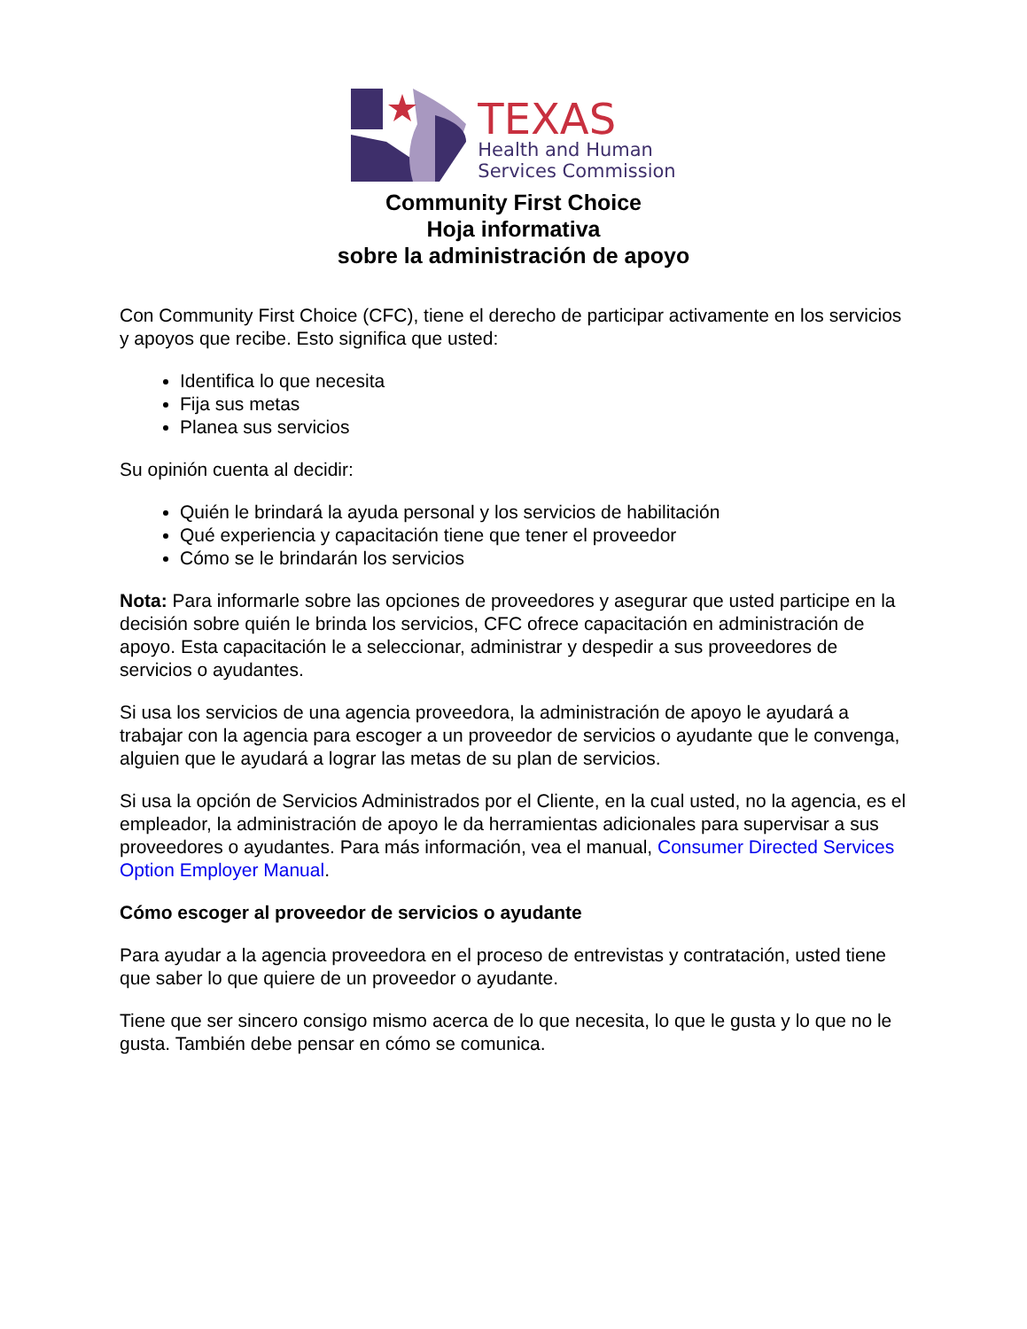TEXAS
Health and Human
Services Commission
Community First Choice
Hoja informativa
sobre la administración de apoyo
Con Community First Choice (CFC), tiene el derecho de participar activamente en los servicios y apoyos que recibe. Esto significa que usted:
Identifica lo que necesita
Fija sus metas
Planea sus servicios
Su opinión cuenta al decidir:
Quién le brindará la ayuda personal y los servicios de habilitación
Qué experiencia y capacitación tiene que tener el proveedor
Cómo se le brindarán los servicios
Nota: Para informarle sobre las opciones de proveedores y asegurar que usted participe en la decisión sobre quién le brinda los servicios, CFC ofrece capacitación en administración de apoyo. Esta capacitación le a seleccionar, administrar y despedir a sus proveedores de servicios o ayudantes.
Si usa los servicios de una agencia proveedora, la administración de apoyo le ayudará a trabajar con la agencia para escoger a un proveedor de servicios o ayudante que le convenga, alguien que le ayudará a lograr las metas de su plan de servicios.
Si usa la opción de Servicios Administrados por el Cliente, en la cual usted, no la agencia, es el empleador, la administración de apoyo le da herramientas adicionales para supervisar a sus proveedores o ayudantes. Para más información, vea el manual, Consumer Directed Services Option Employer Manual.
Cómo escoger al proveedor de servicios o ayudante
Para ayudar a la agencia proveedora en el proceso de entrevistas y contratación, usted tiene que saber lo que quiere de un proveedor o ayudante.
Tiene que ser sincero consigo mismo acerca de lo que necesita, lo que le gusta y lo que no le gusta. También debe pensar en cómo se comunica.